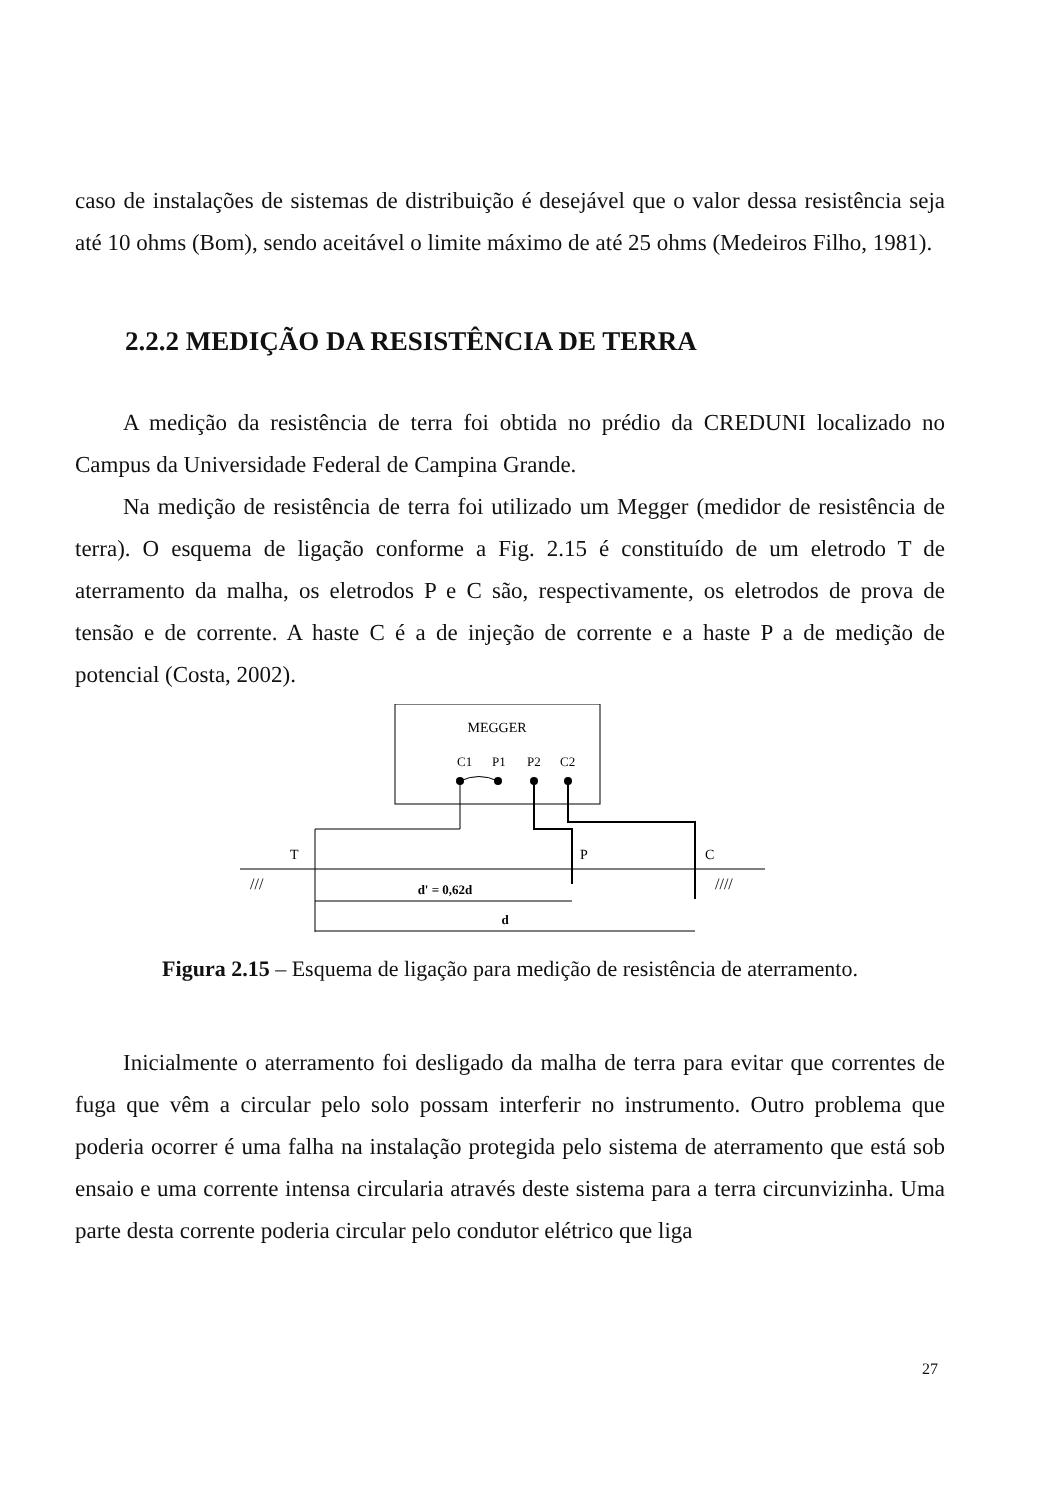caso de instalações de sistemas de distribuição é desejável que o valor dessa resistência seja até 10 ohms (Bom), sendo aceitável o limite máximo de até 25 ohms (Medeiros Filho, 1981).
2.2.2 MEDIÇÃO DA RESISTÊNCIA DE TERRA
A medição da resistência de terra foi obtida no prédio da CREDUNI localizado no Campus da Universidade Federal de Campina Grande.
Na medição de resistência de terra foi utilizado um Megger (medidor de resistência de terra). O esquema de ligação conforme a Fig. 2.15 é constituído de um eletrodo T de aterramento da malha, os eletrodos P e C são, respectivamente, os eletrodos de prova de tensão e de corrente. A haste C é a de injeção de corrente e a haste P a de medição de potencial (Costa, 2002).
MEGGER
C1
P1
P2
C2
T
P
C
///
////
d' = 0,62d
d
Figura 2.15 – Esquema de ligação para medição de resistência de aterramento.
Inicialmente o aterramento foi desligado da malha de terra para evitar que correntes de fuga que vêm a circular pelo solo possam interferir no instrumento. Outro problema que poderia ocorrer é uma falha na instalação protegida pelo sistema de aterramento que está sob ensaio e uma corrente intensa circularia através deste sistema para a terra circunvizinha. Uma parte desta corrente poderia circular pelo condutor elétrico que liga
27